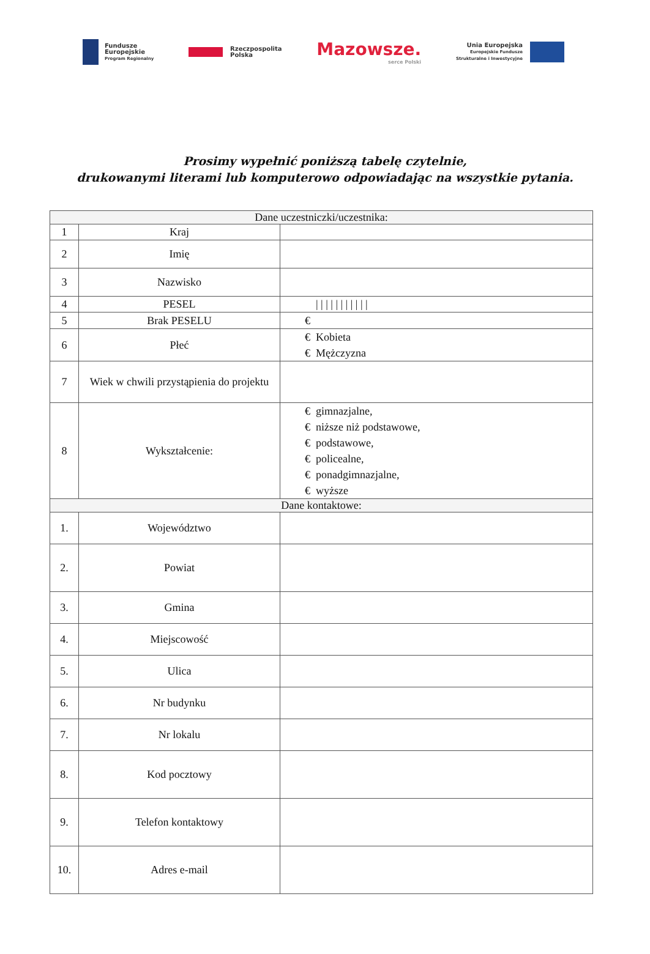Fundusze
Europejskie
Program Regionalny
Rzeczpospolita
Polska
Mazowsze.
serce Polski
Unia Europejska
Europejskie Fundusze
Strukturalne i Inwestycyjne
Prosimy wypełnić poniższą tabelę czytelnie,
drukowanymi literami lub komputerowo odpowiadając na wszystkie pytania.
| Dane uczestniczki/uczestnika: | | |
| 1 | Kraj | |
| 2 | Imię | |
| 3 | Nazwisko | |
| 4 | PESEL | / / / / / / / / / / / |
| 5 | Brak PESELU | € |
| 6 | Płeć | € Kobieta € Mężczyzna |
| 7 | Wiek w chwili przystąpienia do projektu | |
| 8 | Wykształcenie: | € gimnazjalne, € niższe niż podstawowe, € podstawowe, € policealne, € ponadgimnazjalne, € wyższe |
| Dane kontaktowe: | | |
| 1. | Województwo | |
| 2. | Powiat | |
| 3. | Gmina | |
| 4. | Miejscowość | |
| 5. | Ulica | |
| 6. | Nr budynku | |
| 7. | Nr lokalu | |
| 8. | Kod pocztowy | |
| 9. | Telefon kontaktowy | |
| 10. | Adres e-mail | |